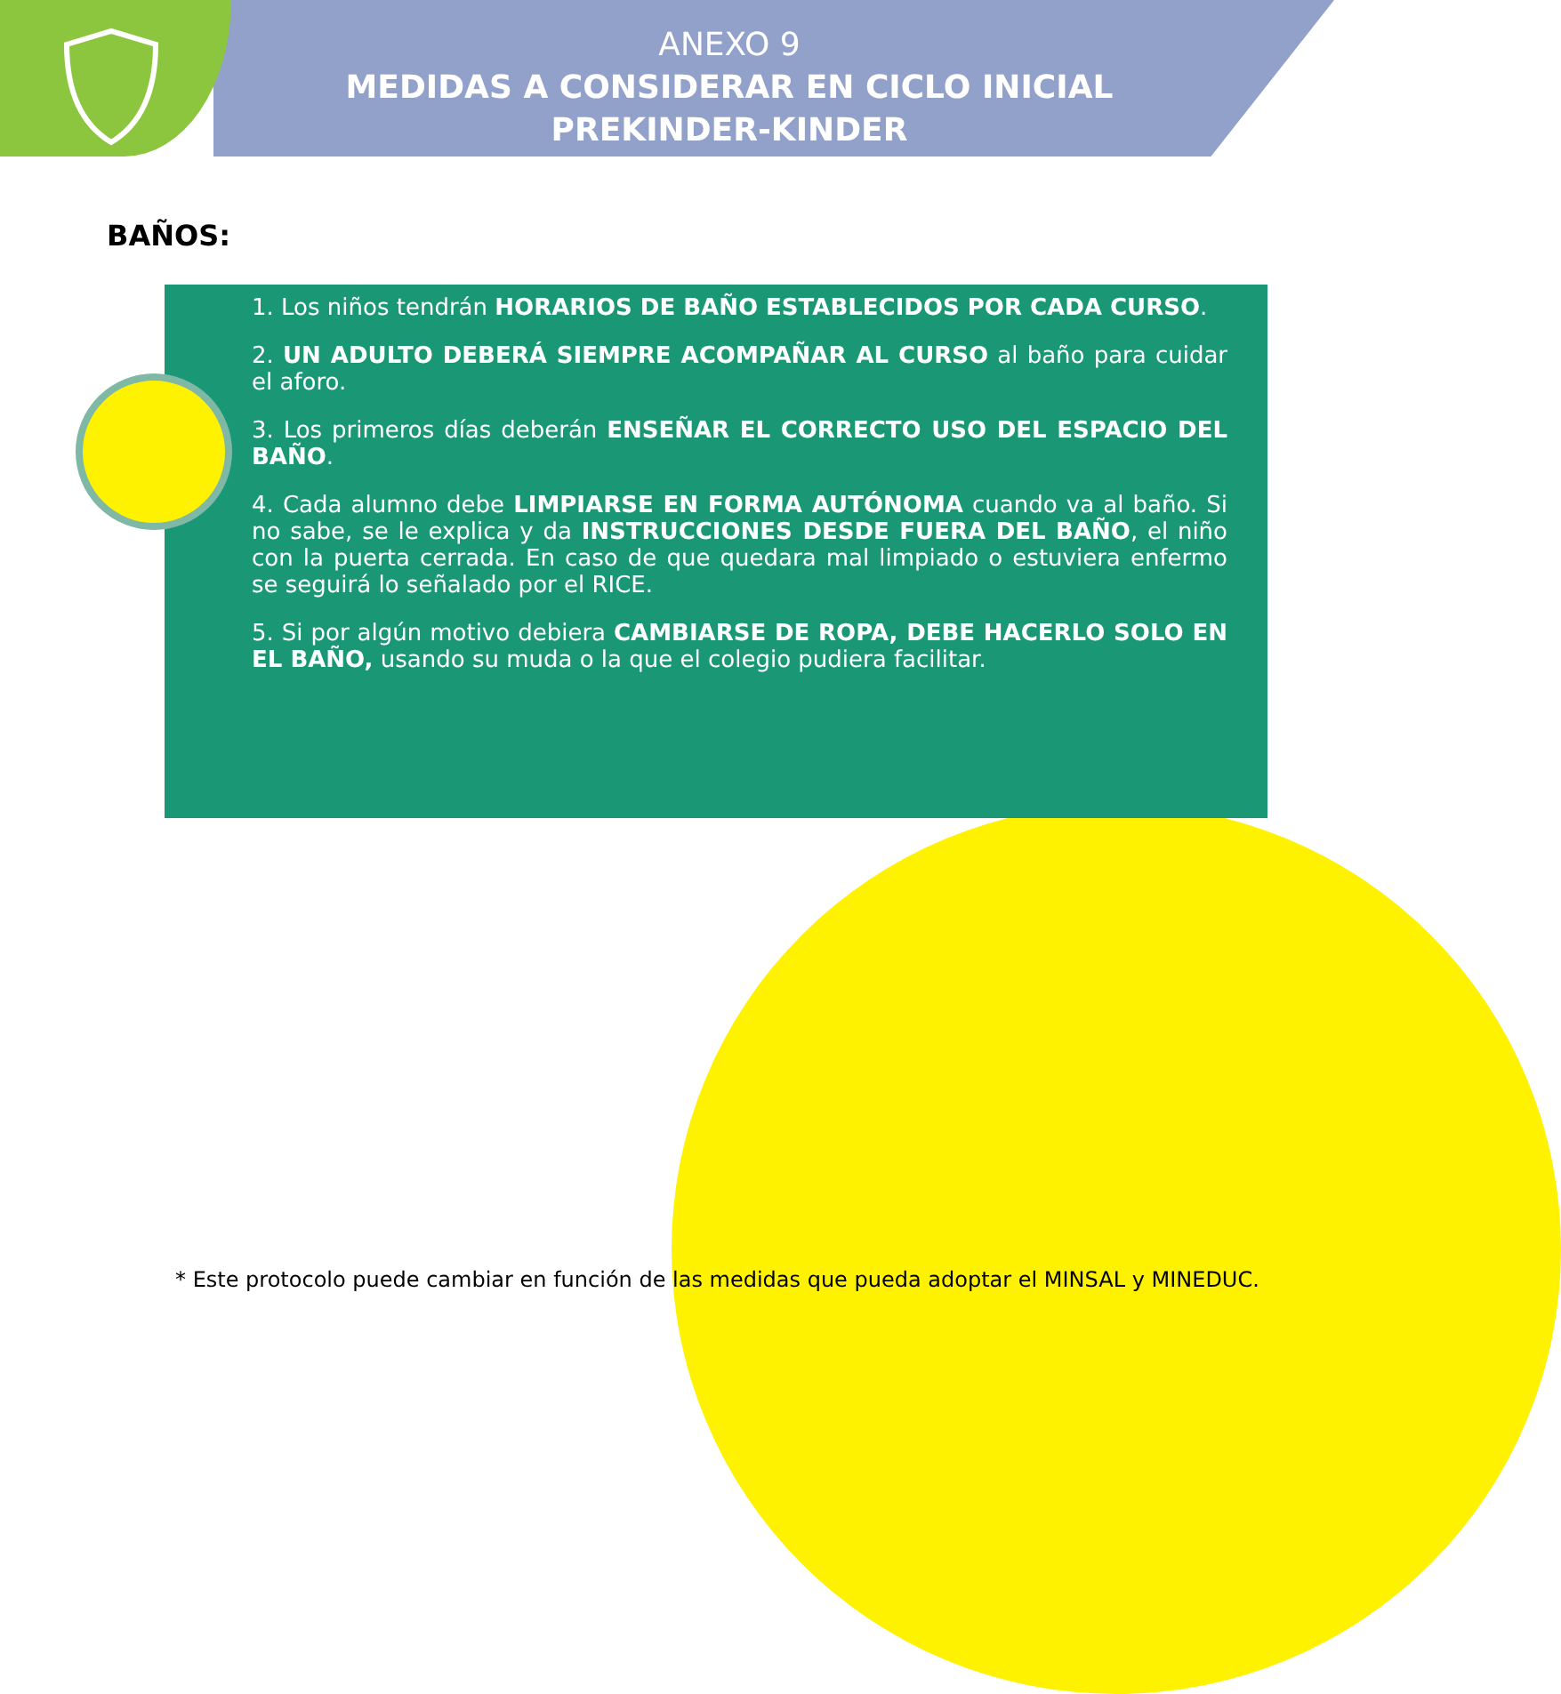ANEXO 9
MEDIDAS A CONSIDERAR EN CICLO INICIAL
PREKINDER-KINDER
BAÑOS:
1. Los niños tendrán HORARIOS DE BAÑO ESTABLECIDOS POR CADA CURSO.
2. UN ADULTO DEBERÁ SIEMPRE ACOMPAÑAR AL CURSO al baño para cuidar el aforo.
3. Los primeros días deberán ENSEÑAR EL CORRECTO USO DEL ESPACIO DEL BAÑO.
4. Cada alumno debe LIMPIARSE EN FORMA AUTÓNOMA cuando va al baño. Si no sabe, se le explica y da INSTRUCCIONES DESDE FUERA DEL BAÑO, el niño con la puerta cerrada. En caso de que quedara mal limpiado o estuviera enfermo se seguirá lo señalado por el RICE.
5. Si por algún motivo debiera CAMBIARSE DE ROPA, DEBE HACERLO SOLO EN EL BAÑO, usando su muda o la que el colegio pudiera facilitar.
* Este protocolo puede cambiar en función de las medidas que pueda adoptar el MINSAL y MINEDUC.